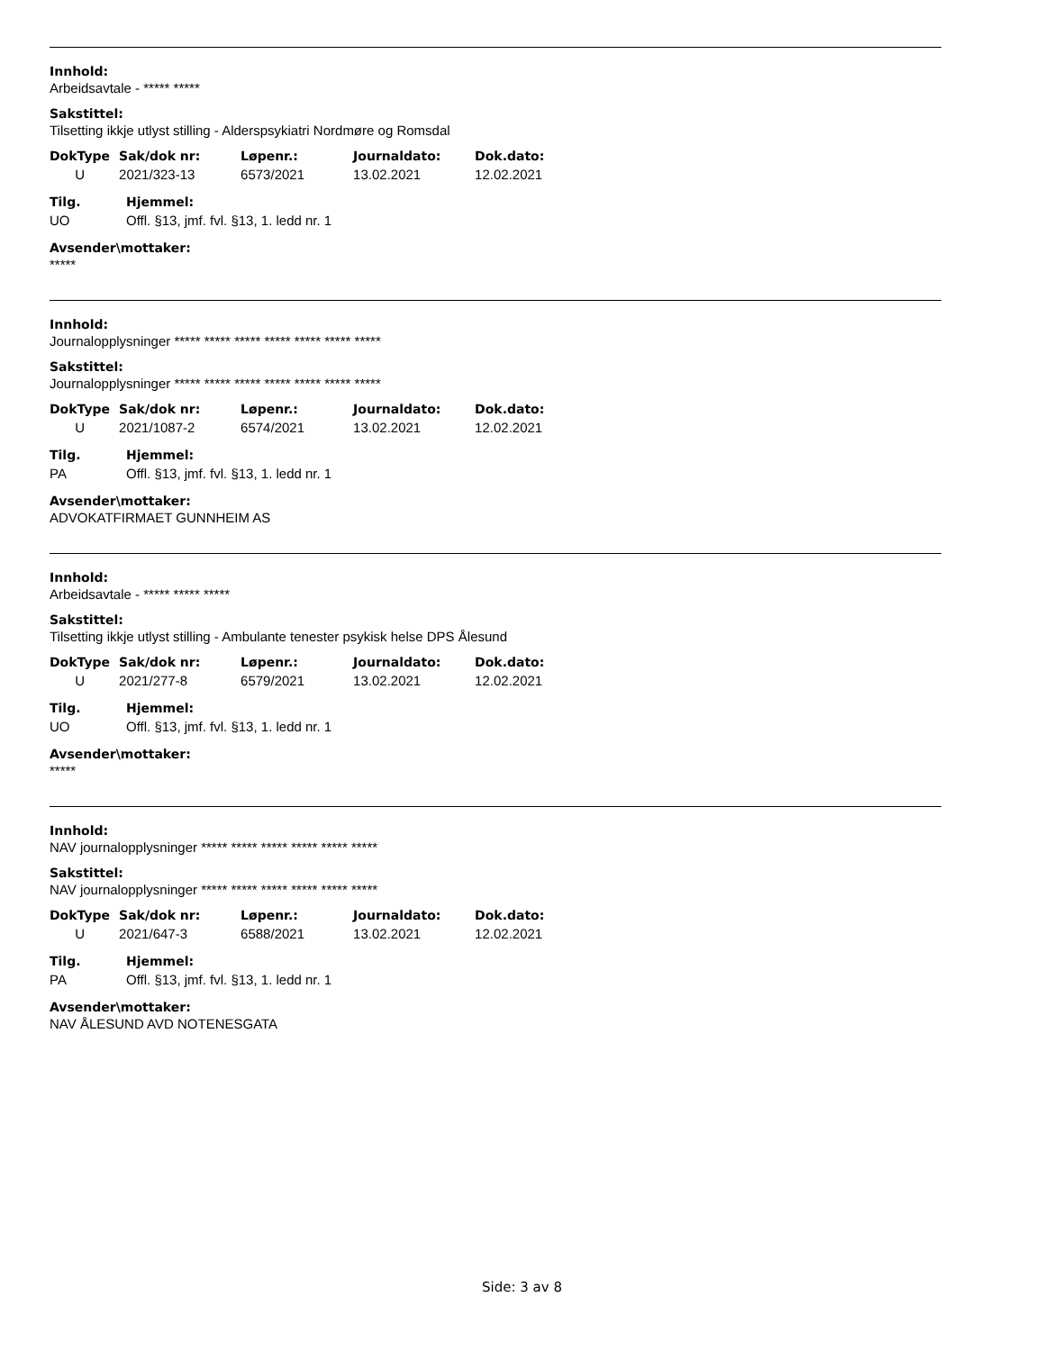Innhold:
Arbeidsavtale - ***** *****
Sakstittel:
Tilsetting ikkje utlyst stilling - Alderspsykiatri Nordmøre og Romsdal
| DokType | Sak/dok nr: | Løpenr.: | Journaldato: | Dok.dato: |
| --- | --- | --- | --- | --- |
| U | 2021/323-13 | 6573/2021 | 13.02.2021 | 12.02.2021 |
| Tilg. | Hjemmel: |
| --- | --- |
| UO | Offl. §13, jmf. fvl. §13, 1. ledd nr. 1 |
Avsender\mottaker:
*****
Innhold:
Journalopplysninger ***** ***** ***** ***** ***** ***** *****
Sakstittel:
Journalopplysninger ***** ***** ***** ***** ***** ***** *****
| DokType | Sak/dok nr: | Løpenr.: | Journaldato: | Dok.dato: |
| --- | --- | --- | --- | --- |
| U | 2021/1087-2 | 6574/2021 | 13.02.2021 | 12.02.2021 |
| Tilg. | Hjemmel: |
| --- | --- |
| PA | Offl. §13, jmf. fvl. §13, 1. ledd nr. 1 |
Avsender\mottaker:
ADVOKATFIRMAET GUNNHEIM AS
Innhold:
Arbeidsavtale - ***** ***** *****
Sakstittel:
Tilsetting ikkje utlyst stilling - Ambulante tenester psykisk helse DPS Ålesund
| DokType | Sak/dok nr: | Løpenr.: | Journaldato: | Dok.dato: |
| --- | --- | --- | --- | --- |
| U | 2021/277-8 | 6579/2021 | 13.02.2021 | 12.02.2021 |
| Tilg. | Hjemmel: |
| --- | --- |
| UO | Offl. §13, jmf. fvl. §13, 1. ledd nr. 1 |
Avsender\mottaker:
*****
Innhold:
NAV journalopplysninger ***** ***** ***** ***** ***** *****
Sakstittel:
NAV journalopplysninger ***** ***** ***** ***** ***** *****
| DokType | Sak/dok nr: | Løpenr.: | Journaldato: | Dok.dato: |
| --- | --- | --- | --- | --- |
| U | 2021/647-3 | 6588/2021 | 13.02.2021 | 12.02.2021 |
| Tilg. | Hjemmel: |
| --- | --- |
| PA | Offl. §13, jmf. fvl. §13, 1. ledd nr. 1 |
Avsender\mottaker:
NAV ÅLESUND AVD NOTENESGATA
Side: 3 av 8